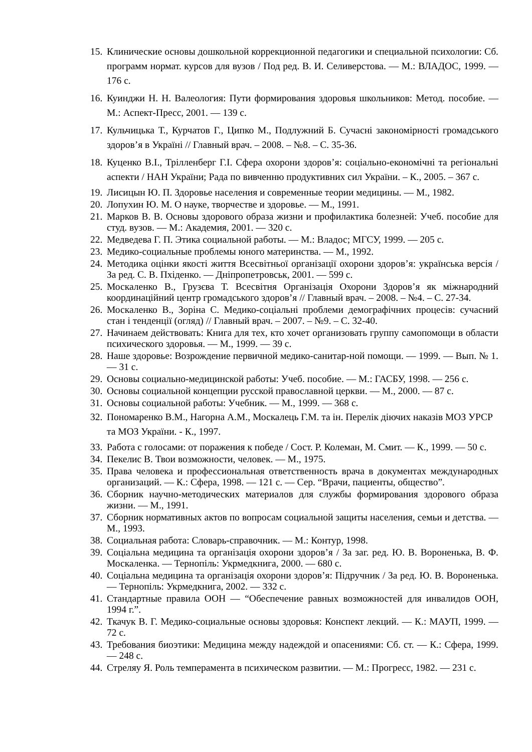15. Клинические основы дошкольной коррекционной педагогики и специальной психологии: Сб. программ нормат. курсов для вузов / Под ред. В. И. Селиверстова. — М.: ВЛАДОС, 1999. — 176 с.
16. Куинджи Н. Н. Валеология: Пути формирования здоровья школьников: Метод. пособие. — М.: Аспект-Пресс, 2001. — 139 с.
17. Кульчицька Т., Курчатов Г., Ципко М., Подлужний Б. Сучасні закономірності громадського здоров’я в Україні // Главный врач. – 2008. – №8. – С. 35-36.
18. Куценко В.І., Трілленберг Г.І. Сфера охорони здоров’я: соціально-економічні та регіональні аспекти / НАН України; Рада по вивченню продуктивних сил України. – К., 2005. – 367 с.
19. Лисицын Ю. П. Здоровье населения и современные теории медицины. — М., 1982.
20. Лопухин Ю. М. О науке, творчестве и здоровье. — М., 1991.
21. Марков В. В. Основы здорового образа жизни и профилактика болезней: Учеб. пособие для студ. вузов. — М.: Академия, 2001. — 320 с.
22. Медведева Г. П. Этика социальной работы. — М.: Владос; МГСУ, 1999. — 205 с.
23. Медико-социальные проблемы юного материнства. — М., 1992.
24. Методика оцінки якості життя Всесвітньої організації охорони здоров’я: українська версія / За ред. С. В. Пхіденко. — Дніпропетровськ, 2001. — 599 с.
25. Москаленко В., Грузєва Т. Всесвітня Організація Охорони Здоров’я як міжнародний координаційний центр громадського здоров’я // Главный врач. – 2008. – №4. – С. 27-34.
26. Москаленко В., Зоріна С. Медико-соціальні проблеми демографічних процесів: сучасний стан і тенденції (огляд) // Главный врач. – 2007. – №9. – С. 32-40.
27. Начинаем действовать: Книга для тех, кто хочет организовать группу самопомощи в области психического здоровья. — М., 1999. — 39 с.
28. Наше здоровье: Возрождение первичной медико-санитар-ной помощи. — 1999. — Вып. № 1. — 31 с.
29. Основы социально-медицинской работы: Учеб. пособие. — М.: ГАСБУ, 1998. — 256 с.
30. Основы социальной концепции русской православной церкви. — М., 2000. — 87 с.
31. Основы социальной работы: Учебник. — М., 1999. — 368 с.
32. Пономаренко В.М., Нагорна А.М., Москалець Г.М. та ін. Перелік діючих наказів МОЗ УРСР та МОЗ України. - К., 1997.
33. Работа с голосами: от поражения к победе / Сост. Р. Колеман, М. Смит. — К., 1999. — 50 с.
34. Пекелис В. Твои возможности, человек. — М., 1975.
35. Права человека и профессиональная ответственность врача в документах международных организаций. — К.: Сфера, 1998. — 121 с. — Сер. “Врачи, пациенты, общество”.
36. Сборник научно-методических материалов для службы формирования здорового образа жизни. — М., 1991.
37. Сборник нормативных актов по вопросам социальной защиты населения, семьи и детства. — М., 1993.
38. Социальная работа: Словарь-справочник. — М.: Контур, 1998.
39. Соціальна медицина та організація охорони здоров’я / За заг. ред. Ю. В. Вороненька, В. Ф. Москаленка. — Тернопіль: Укрмедкнига, 2000. — 680 с.
40. Соціальна медицина та організація охорони здоров’я: Підручник / За ред. Ю. В. Вороненька. — Тернопіль: Укрмедкнига, 2002. — 332 с.
41. Стандартные правила ООН — “Обеспечение равных возможностей для инвалидов ООН, 1994 г.”.
42. Ткачук В. Г. Медико-социальные основы здоровья: Конспект лекций. — К.: МАУП, 1999. — 72 с.
43. Требования биоэтики: Медицина между надеждой и опасениями: Сб. ст. — К.: Сфера, 1999. — 248 с.
44. Стреляу Я. Роль темперамента в психическом развитии. — М.: Прогресс, 1982. — 231 с.